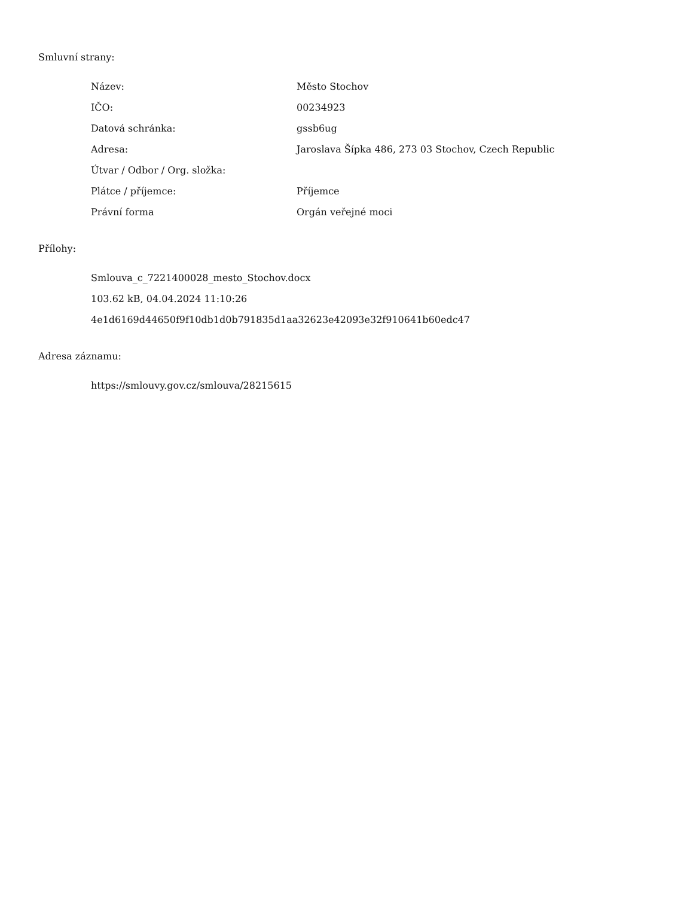Smluvní strany:
| Název: | Město Stochov |
| IČO: | 00234923 |
| Datová schránka: | gssb6ug |
| Adresa: | Jaroslava Šípka 486, 273 03 Stochov, Czech Republic |
| Útvar / Odbor / Org. složka: | |
| Plátce / příjemce: | Příjemce |
| Právní forma | Orgán veřejné moci |
Přílohy:
Smlouva_c_7221400028_mesto_Stochov.docx
103.62 kB, 04.04.2024 11:10:26
4e1d6169d44650f9f10db1d0b791835d1aa32623e42093e32f910641b60edc47
Adresa záznamu:
https://smlouvy.gov.cz/smlouva/28215615